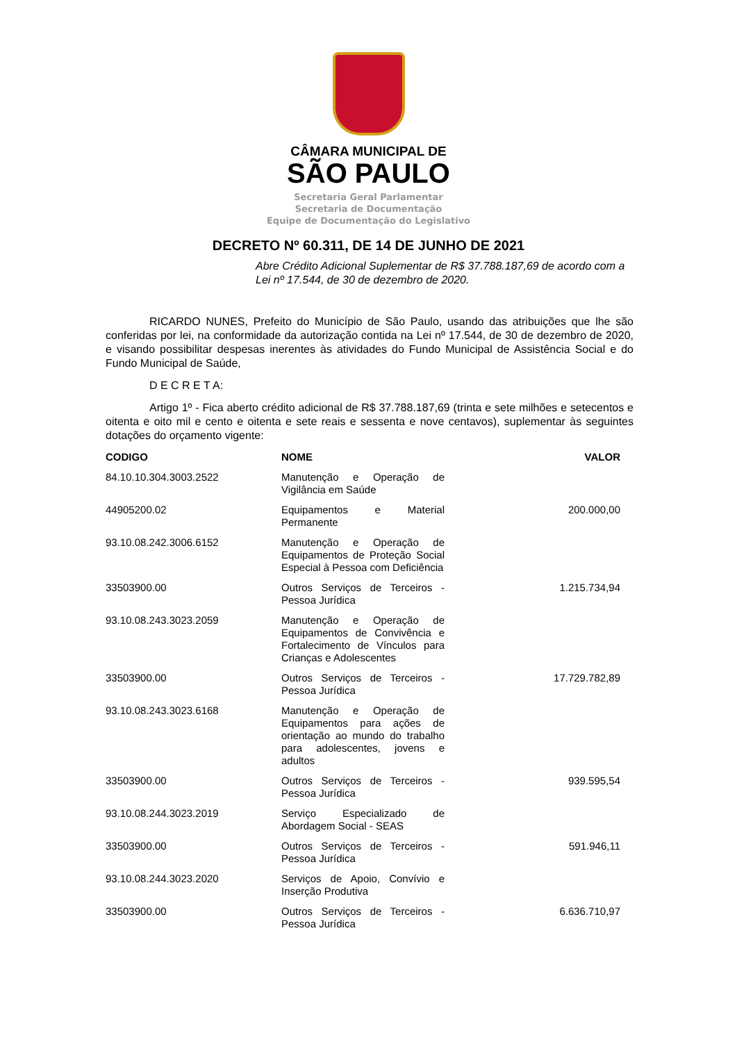CÂMARA MUNICIPAL DE
SÃO PAULO
Secretaria Geral Parlamentar
Secretaria de Documentação
Equipe de Documentação do Legislativo
DECRETO Nº 60.311, DE 14 DE JUNHO DE 2021
Abre Crédito Adicional Suplementar de R$ 37.788.187,69 de acordo com a Lei nº 17.544, de 30 de dezembro de 2020.
RICARDO NUNES, Prefeito do Município de São Paulo, usando das atribuições que lhe são conferidas por lei, na conformidade da autorização contida na Lei nº 17.544, de 30 de dezembro de 2020, e visando possibilitar despesas inerentes às atividades do Fundo Municipal de Assistência Social e do Fundo Municipal de Saúde,
D E C R E T A:
Artigo 1º - Fica aberto crédito adicional de R$ 37.788.187,69 (trinta e sete milhões e setecentos e oitenta e oito mil e cento e oitenta e sete reais e sessenta e nove centavos), suplementar às seguintes dotações do orçamento vigente:
| CODIGO | NOME | VALOR |
| --- | --- | --- |
| 84.10.10.304.3003.2522 | Manutenção e Operação de Vigilância em Saúde | |
| 44905200.02 | Equipamentos e Material Permanente | 200.000,00 |
| 93.10.08.242.3006.6152 | Manutenção e Operação de Equipamentos de Proteção Social Especial à Pessoa com Deficiência | |
| 33503900.00 | Outros Serviços de Terceiros - Pessoa Jurídica | 1.215.734,94 |
| 93.10.08.243.3023.2059 | Manutenção e Operação de Equipamentos de Convivência e Fortalecimento de Vínculos para Crianças e Adolescentes | |
| 33503900.00 | Outros Serviços de Terceiros - Pessoa Jurídica | 17.729.782,89 |
| 93.10.08.243.3023.6168 | Manutenção e Operação de Equipamentos para ações de orientação ao mundo do trabalho para adolescentes, jovens e adultos | |
| 33503900.00 | Outros Serviços de Terceiros - Pessoa Jurídica | 939.595,54 |
| 93.10.08.244.3023.2019 | Serviço Especializado de Abordagem Social - SEAS | |
| 33503900.00 | Outros Serviços de Terceiros - Pessoa Jurídica | 591.946,11 |
| 93.10.08.244.3023.2020 | Serviços de Apoio, Convívio e Inserção Produtiva | |
| 33503900.00 | Outros Serviços de Terceiros - Pessoa Jurídica | 6.636.710,97 |